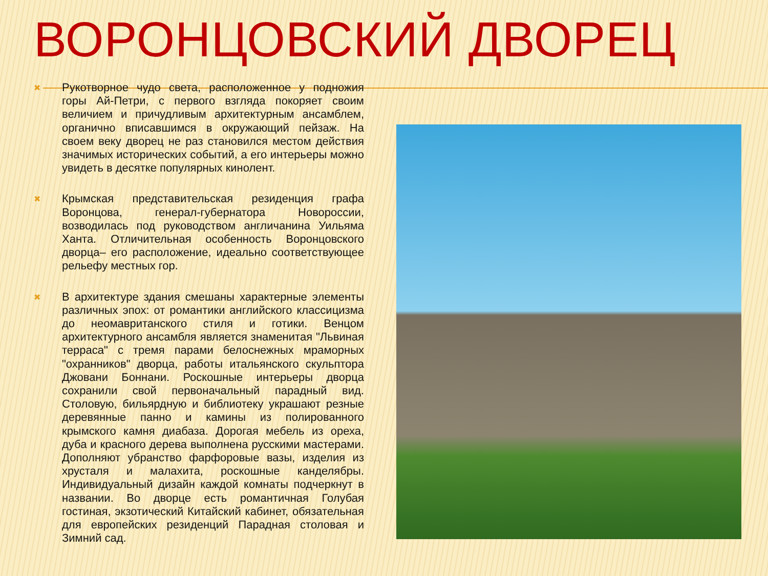ВОРОНЦОВСКИЙ ДВОРЕЦ
✖
Рукотворное чудо света, расположенное у подножия горы Ай-Петри, с первого взгляда покоряет своим величием и причудливым архитектурным ансамблем, органично вписавшимся в окружающий пейзаж. На своем веку дворец не раз становился местом действия значимых исторических событий, а его интерьеры можно увидеть в десятке популярных кинолент.
✖
Крымская представительская резиденция графа Воронцова, генерал-губернатора Новороссии, возводилась под руководством англичанина Уильяма Ханта. Отличительная особенность Воронцовского дворца– его расположение, идеально соответствующее рельефу местных гор.
✖
В архитектуре здания смешаны характерные элементы различных эпох: от романтики английского классицизма до неомавританского стиля и готики. Венцом архитектурного ансамбля является знаменитая "Львиная терраса" с тремя парами белоснежных мраморных "охранников" дворца, работы итальянского скульптора Джовани Боннани. Роскошные интерьеры дворца сохранили свой первоначальный парадный вид. Столовую, бильярдную и библиотеку украшают резные деревянные панно и камины из полированного крымского камня диабаза. Дорогая мебель из ореха, дуба и красного дерева выполнена русскими мастерами. Дополняют убранство фарфоровые вазы, изделия из хрусталя и малахита, роскошные канделябры. Индивидуальный дизайн каждой комнаты подчеркнут в названии. Во дворце есть романтичная Голубая гостиная, экзотический Китайский кабинет, обязательная для европейских резиденций Парадная столовая и Зимний сад.